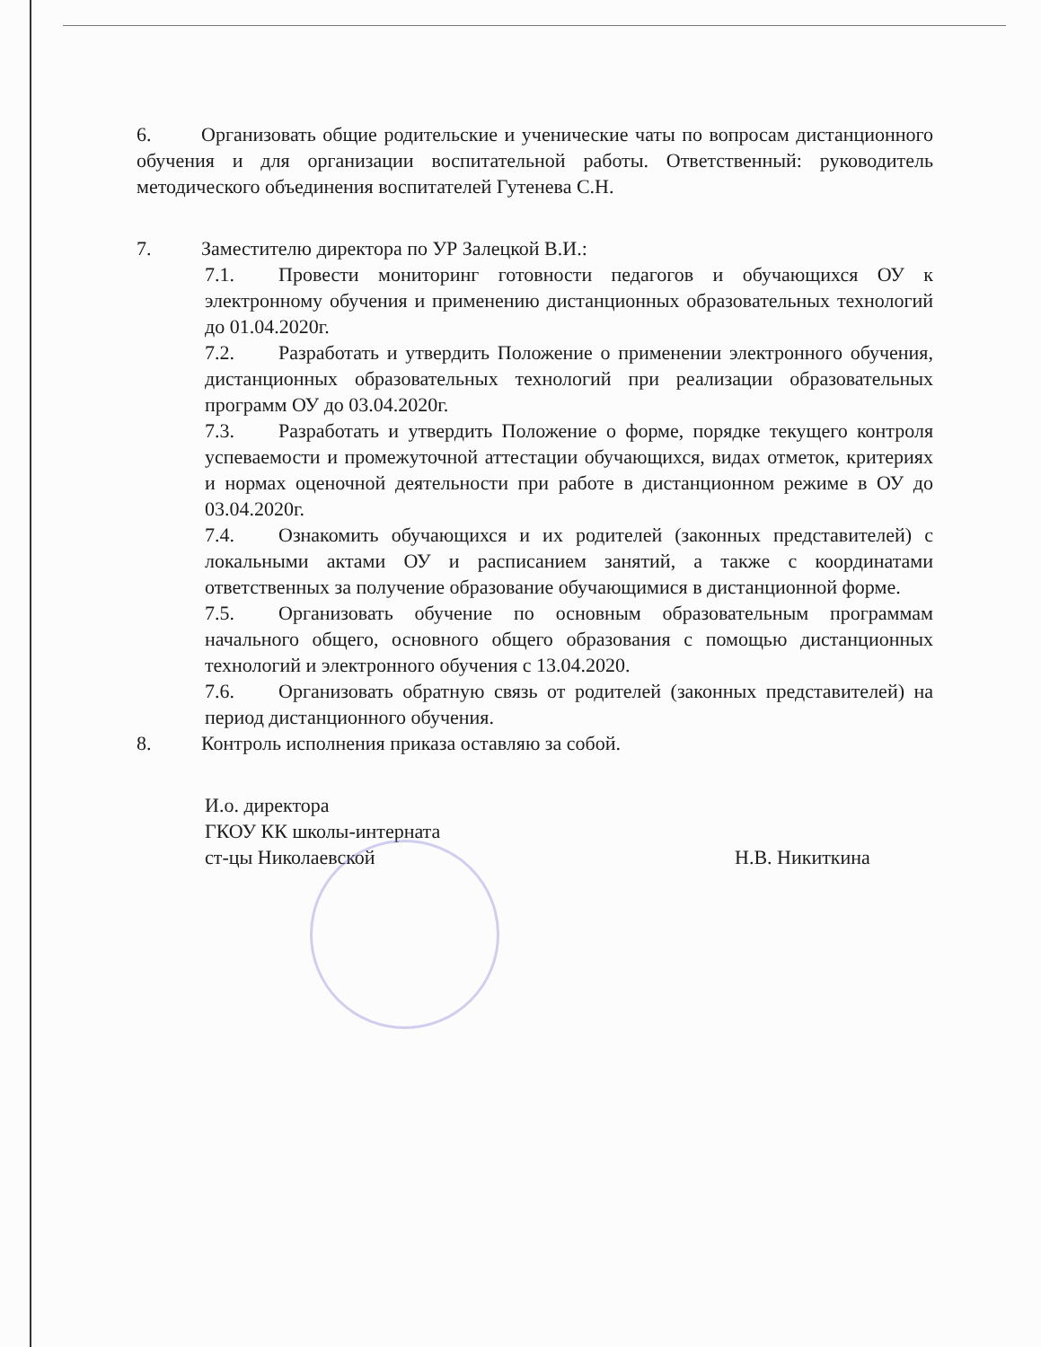6. Организовать общие родительские и ученические чаты по вопросам дистанционного обучения и для организации воспитательной работы. Ответственный: руководитель методического объединения воспитателей Гутенева С.Н.
7. Заместителю директора по УР Залецкой В.И.:
7.1. Провести мониторинг готовности педагогов и обучающихся ОУ к электронному обучения и применению дистанционных образовательных технологий до 01.04.2020г.
7.2. Разработать и утвердить Положение о применении электронного обучения, дистанционных образовательных технологий при реализации образовательных программ ОУ до 03.04.2020г.
7.3. Разработать и утвердить Положение о форме, порядке текущего контроля успеваемости и промежуточной аттестации обучающихся, видах отметок, критериях и нормах оценочной деятельности при работе в дистанционном режиме в ОУ до 03.04.2020г.
7.4. Ознакомить обучающихся и их родителей (законных представителей) с локальными актами ОУ и расписанием занятий, а также с координатами ответственных за получение образование обучающимися в дистанционной форме.
7.5. Организовать обучение по основным образовательным программам начального общего, основного общего образования с помощью дистанционных технологий и электронного обучения с 13.04.2020.
7.6. Организовать обратную связь от родителей (законных представителей) на период дистанционного обучения.
8. Контроль исполнения приказа оставляю за собой.
И.о. директора
ГКОУ КК школы-интерната
ст-цы Николаевской
Н.В. Никиткина